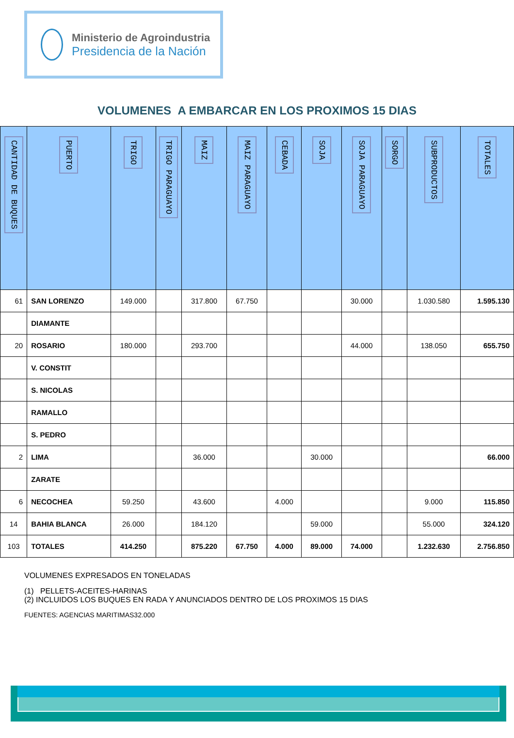Ministerio de Agroindustria
Presidencia de la Nación
VOLUMENES A EMBARCAR EN LOS PROXIMOS 15 DIAS
| CANTIDAD DE BUQUES | PUERTO | TRIGO | TRIGO PARAGUAYO | MAIZ | MAIZ PARAGUAYO | CEBADA | SOJA | SOJA PARAGUAYO | SORGO | SUBPRODUCTOS | TOTALES |
| --- | --- | --- | --- | --- | --- | --- | --- | --- | --- | --- | --- |
| 61 | SAN LORENZO | 149.000 | | 317.800 | 67.750 | | | 30.000 | | 1.030.580 | 1.595.130 |
| | DIAMANTE | | | | | | | | | | |
| 20 | ROSARIO | 180.000 | | 293.700 | | | | 44.000 | | 138.050 | 655.750 |
| | V. CONSTIT | | | | | | | | | | |
| | S. NICOLAS | | | | | | | | | | |
| | RAMALLO | | | | | | | | | | |
| | S. PEDRO | | | | | | | | | | |
| 2 | LIMA | | | 36.000 | | | 30.000 | | | | 66.000 |
| | ZARATE | | | | | | | | | | |
| 6 | NECOCHEA | 59.250 | | 43.600 | | 4.000 | | | | 9.000 | 115.850 |
| 14 | BAHIA BLANCA | 26.000 | | 184.120 | | | 59.000 | | | 55.000 | 324.120 |
| 103 | TOTALES | 414.250 | | 875.220 | 67.750 | 4.000 | 89.000 | 74.000 | | 1.232.630 | 2.756.850 |
VOLUMENES EXPRESADOS EN TONELADAS
(1) PELLETS-ACEITES-HARINAS
(2) INCLUIDOS LOS BUQUES EN RADA Y ANUNCIADOS DENTRO DE LOS PROXIMOS 15 DIAS
FUENTES: AGENCIAS MARITIMAS32.000